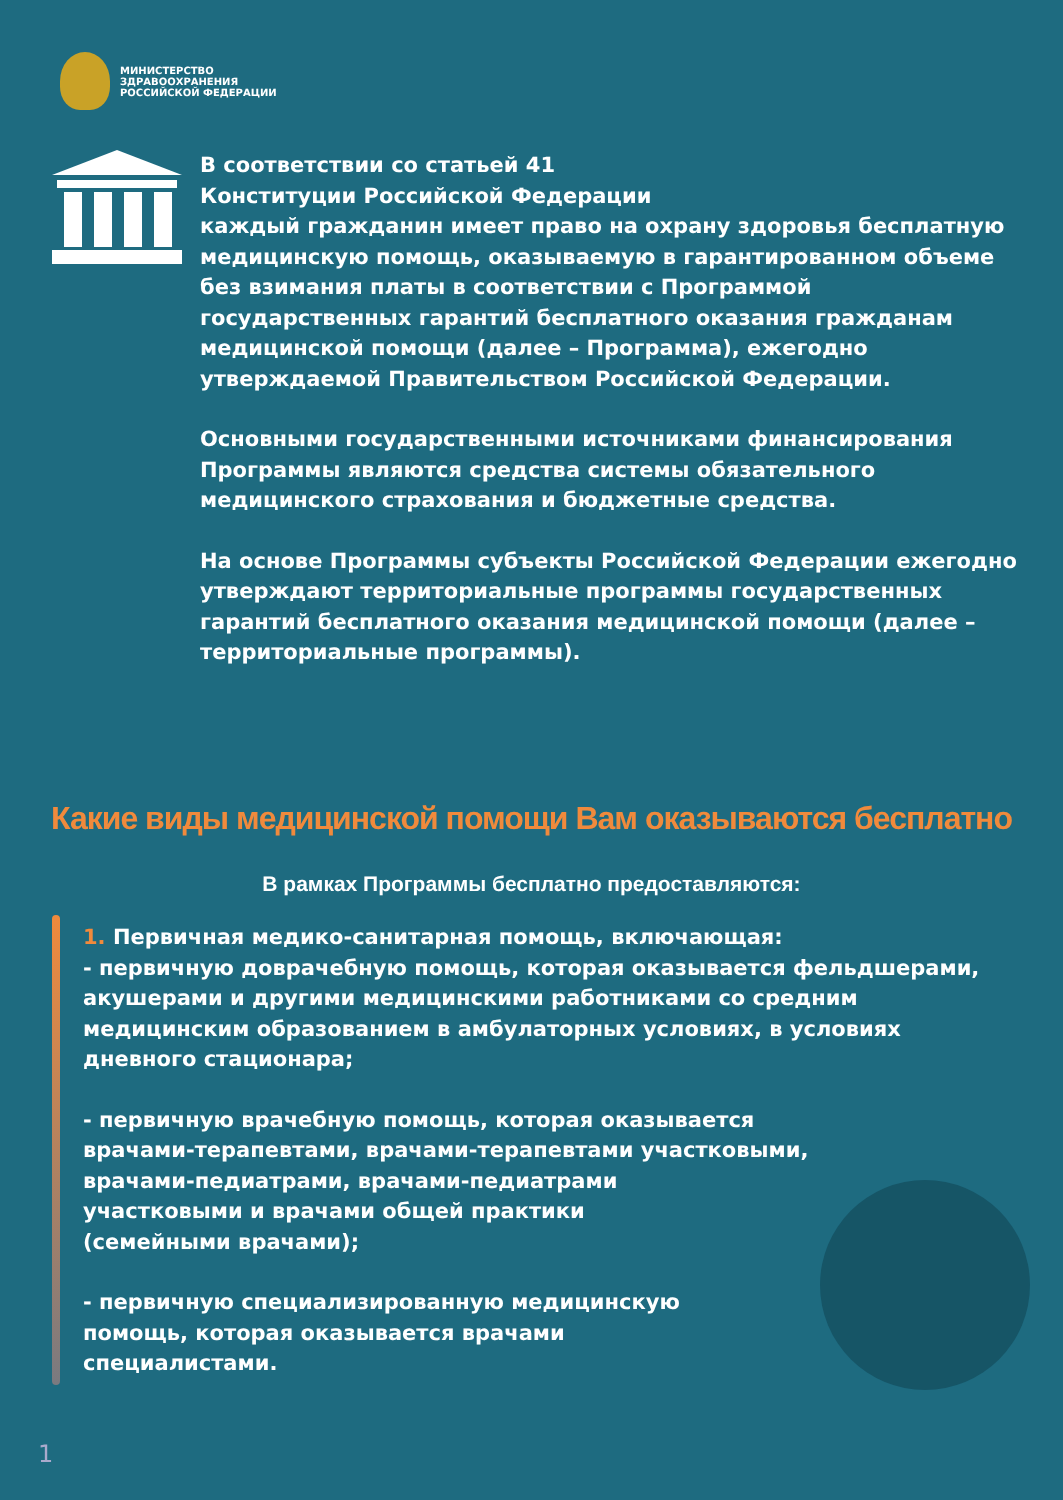МИНИСТЕРСТВО
ЗДРАВООХРАНЕНИЯ
РОССИЙСКОЙ ФЕДЕРАЦИИ
В соответствии со статьей 41
Конституции Российской Федерации
каждый гражданин имеет право на охрану здоровья бесплатную медицинскую помощь, оказываемую в гарантированном объеме без взимания платы в соответствии с Программой государственных гарантий бесплатного оказания гражданам медицинской помощи (далее – Программа), ежегодно утверждаемой Правительством Российской Федерации.
Основными государственными источниками финансирования Программы являются средства системы обязательного медицинского страхования и бюджетные средства.
На основе Программы субъекты Российской Федерации ежегодно утверждают территориальные программы государственных гарантий бесплатного оказания медицинской помощи (далее – территориальные программы).
Какие виды медицинской помощи Вам оказываются бесплатно
В рамках Программы бесплатно предоставляются:
1. Первичная медико-санитарная помощь, включающая:
- первичную доврачебную помощь, которая оказывается фельдшерами, акушерами и другими медицинскими работниками со средним медицинским образованием в амбулаторных условиях, в условиях дневного стационара;
- первичную врачебную помощь, которая оказывается
врачами-терапевтами, врачами-терапевтами участковыми,
врачами-педиатрами, врачами-педиатрами
участковыми и врачами общей практики
(семейными врачами);
- первичную специализированную медицинскую
помощь, которая оказывается врачами
специалистами.
1